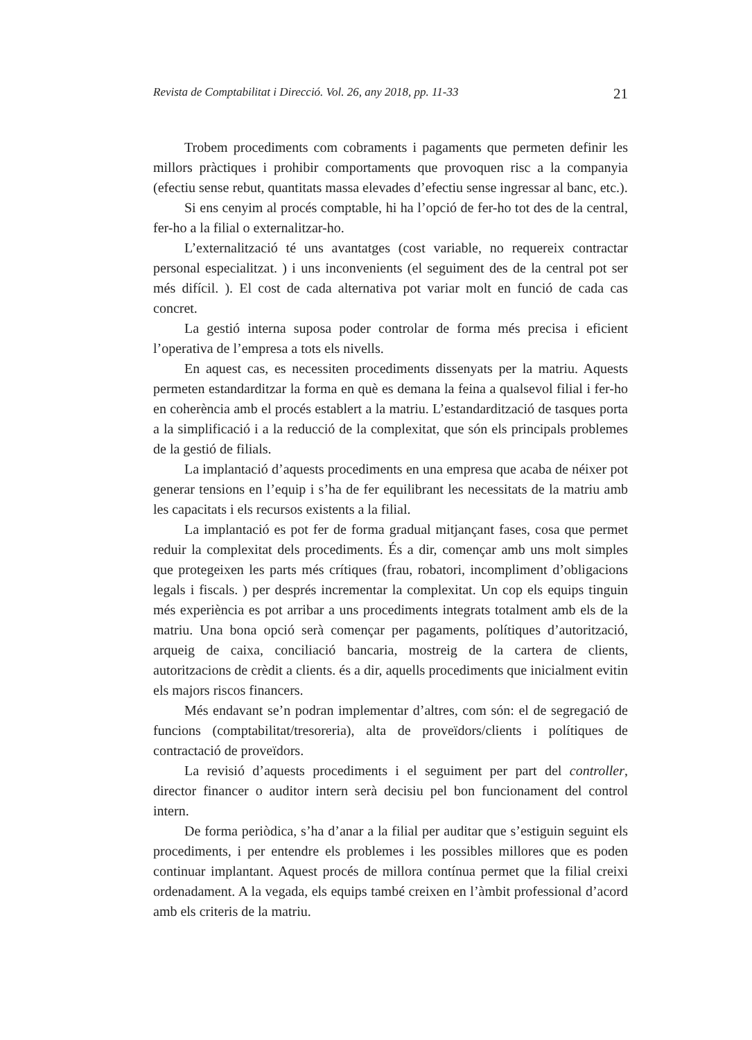Revista de Comptabilitat i Direcció. Vol. 26, any 2018, pp. 11-33 21
Trobem procediments com cobraments i pagaments que permeten definir les millors pràctiques i prohibir comportaments que provoquen risc a la companyia (efectiu sense rebut, quantitats massa elevades d’efectiu sense ingressar al banc, etc.).
Si ens cenyim al procés comptable, hi ha l’opció de fer-ho tot des de la central, fer-ho a la filial o externalitzar-ho.
L’externalització té uns avantatges (cost variable, no requereix contractar personal especialitzat. ) i uns inconvenients (el seguiment des de la central pot ser més difícil. ). El cost de cada alternativa pot variar molt en funció de cada cas concret.
La gestió interna suposa poder controlar de forma més precisa i eficient l’operativa de l’empresa a tots els nivells.
En aquest cas, es necessiten procediments dissenyats per la matriu. Aquests permeten estandarditzar la forma en què es demana la feina a qualsevol filial i fer-ho en coherència amb el procés establert a la matriu. L’estandardització de tasques porta a la simplificació i a la reducció de la complexitat, que són els principals problemes de la gestió de filials.
La implantació d’aquests procediments en una empresa que acaba de néixer pot generar tensions en l’equip i s’ha de fer equilibrant les necessitats de la matriu amb les capacitats i els recursos existents a la filial.
La implantació es pot fer de forma gradual mitjançant fases, cosa que permet reduir la complexitat dels procediments. És a dir, començar amb uns molt simples que protegeixen les parts més crítiques (frau, robatori, incompliment d’obligacions legals i fiscals. ) per després incrementar la complexitat. Un cop els equips tinguin més experiència es pot arribar a uns procediments integrats totalment amb els de la matriu. Una bona opció serà començar per pagaments, polítiques d’autorització, arqueig de caixa, conciliació bancaria, mostreig de la cartera de clients, autoritzacions de crèdit a clients. és a dir, aquells procediments que inicialment evitin els majors riscos financers.
Més endavant se’n podran implementar d’altres, com són: el de segregació de funcions (comptabilitat/tresoreria), alta de proveïdors/clients i polítiques de contractació de proveïdors.
La revisió d’aquests procediments i el seguiment per part del controller, director financer o auditor intern serà decisiu pel bon funcionament del control intern.
De forma periòdica, s’ha d’anar a la filial per auditar que s’estiguin seguint els procediments, i per entendre els problemes i les possibles millores que es poden continuar implantant. Aquest procés de millora contínua permet que la filial creixi ordenadament. A la vegada, els equips també creixen en l’àmbit professional d’acord amb els criteris de la matriu.